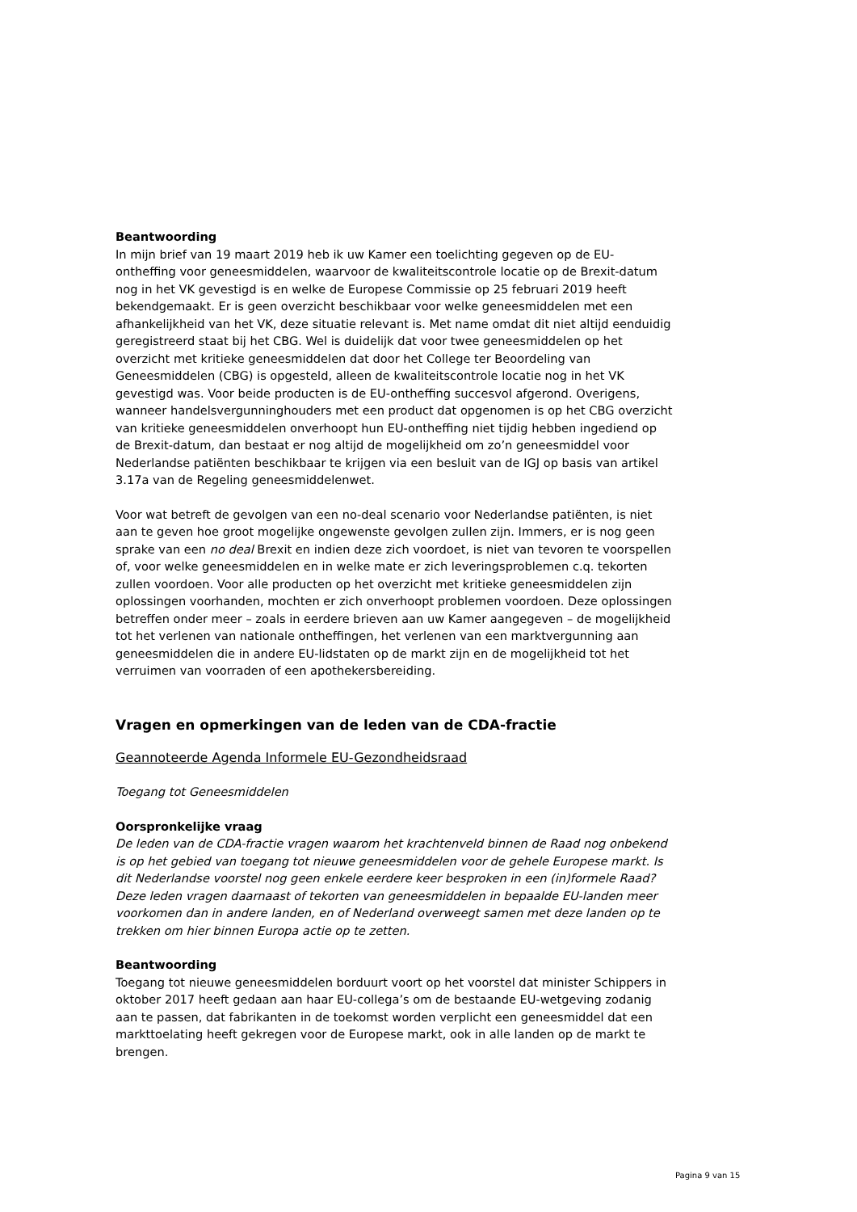Beantwoording
In mijn brief van 19 maart 2019 heb ik uw Kamer een toelichting gegeven op de EU-ontheffing voor geneesmiddelen, waarvoor de kwaliteitscontrole locatie op de Brexit-datum nog in het VK gevestigd is en welke de Europese Commissie op 25 februari 2019 heeft bekendgemaakt. Er is geen overzicht beschikbaar voor welke geneesmiddelen met een afhankelijkheid van het VK, deze situatie relevant is. Met name omdat dit niet altijd eenduidig geregistreerd staat bij het CBG. Wel is duidelijk dat voor twee geneesmiddelen op het overzicht met kritieke geneesmiddelen dat door het College ter Beoordeling van Geneesmiddelen (CBG) is opgesteld, alleen de kwaliteitscontrole locatie nog in het VK gevestigd was. Voor beide producten is de EU-ontheffing succesvol afgerond. Overigens, wanneer handelsvergunninghouders met een product dat opgenomen is op het CBG overzicht van kritieke geneesmiddelen onverhoopt hun EU-ontheffing niet tijdig hebben ingediend op de Brexit-datum, dan bestaat er nog altijd de mogelijkheid om zo’n geneesmiddel voor Nederlandse patiënten beschikbaar te krijgen via een besluit van de IGJ op basis van artikel 3.17a van de Regeling geneesmiddelenwet.
Voor wat betreft de gevolgen van een no-deal scenario voor Nederlandse patiënten, is niet aan te geven hoe groot mogelijke ongewenste gevolgen zullen zijn. Immers, er is nog geen sprake van een no deal Brexit en indien deze zich voordoet, is niet van tevoren te voorspellen of, voor welke geneesmiddelen en in welke mate er zich leveringsproblemen c.q. tekorten zullen voordoen. Voor alle producten op het overzicht met kritieke geneesmiddelen zijn oplossingen voorhanden, mochten er zich onverhoopt problemen voordoen. Deze oplossingen betreffen onder meer – zoals in eerdere brieven aan uw Kamer aangegeven – de mogelijkheid tot het verlenen van nationale ontheffingen, het verlenen van een marktvergunning aan geneesmiddelen die in andere EU-lidstaten op de markt zijn en de mogelijkheid tot het verruimen van voorraden of een apothekersbereiding.
Vragen en opmerkingen van de leden van de CDA-fractie
Geannoteerde Agenda Informele EU-Gezondheidsraad
Toegang tot Geneesmiddelen
Oorspronkelijke vraag
De leden van de CDA-fractie vragen waarom het krachtenveld binnen de Raad nog onbekend is op het gebied van toegang tot nieuwe geneesmiddelen voor de gehele Europese markt. Is dit Nederlandse voorstel nog geen enkele eerdere keer besproken in een (in)formele Raad? Deze leden vragen daarnaast of tekorten van geneesmiddelen in bepaalde EU-landen meer voorkomen dan in andere landen, en of Nederland overweegt samen met deze landen op te trekken om hier binnen Europa actie op te zetten.
Beantwoording
Toegang tot nieuwe geneesmiddelen borduurt voort op het voorstel dat minister Schippers in oktober 2017 heeft gedaan aan haar EU-collega’s om de bestaande EU-wetgeving zodanig aan te passen, dat fabrikanten in de toekomst worden verplicht een geneesmiddel dat een markttoelating heeft gekregen voor de Europese markt, ook in alle landen op de markt te brengen.
Pagina 9 van 15